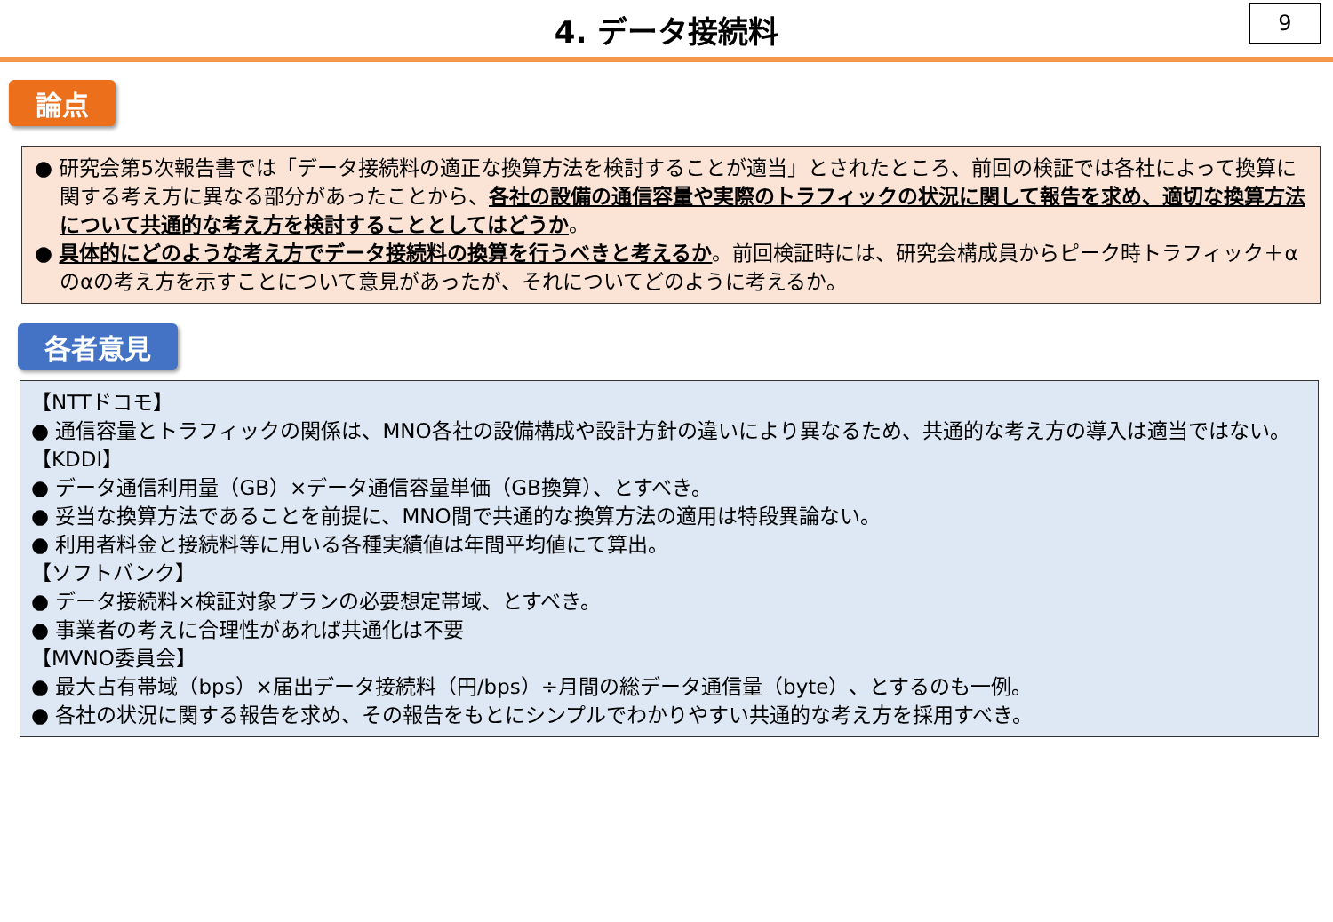4. データ接続料
9
論点
● 研究会第5次報告書では「データ接続料の適正な換算方法を検討することが適当」とされたところ、前回の検証では各社によって換算に関する考え方に異なる部分があったことから、各社の設備の通信容量や実際のトラフィックの状況に関して報告を求め、適切な換算方法について共通的な考え方を検討することとしてはどうか。
● 具体的にどのような考え方でデータ接続料の換算を行うべきと考えるか。前回検証時には、研究会構成員からピーク時トラフィック＋αのαの考え方を示すことについて意見があったが、それについてどのように考えるか。
各者意見
【NTTドコモ】
● 通信容量とトラフィックの関係は、MNO各社の設備構成や設計方針の違いにより異なるため、共通的な考え方の導入は適当ではない。
【KDDI】
● データ通信利用量（GB）×データ通信容量単価（GB換算）、とすべき。
● 妥当な換算方法であることを前提に、MNO間で共通的な換算方法の適用は特段異論ない。
● 利用者料金と接続料等に用いる各種実績値は年間平均値にて算出。
【ソフトバンク】
● データ接続料×検証対象プランの必要想定帯域、とすべき。
● 事業者の考えに合理性があれば共通化は不要
【MVNO委員会】
● 最大占有帯域（bps）×届出データ接続料（円/bps）÷月間の総データ通信量（byte）、とするのも一例。
● 各社の状況に関する報告を求め、その報告をもとにシンプルでわかりやすい共通的な考え方を採用すべき。